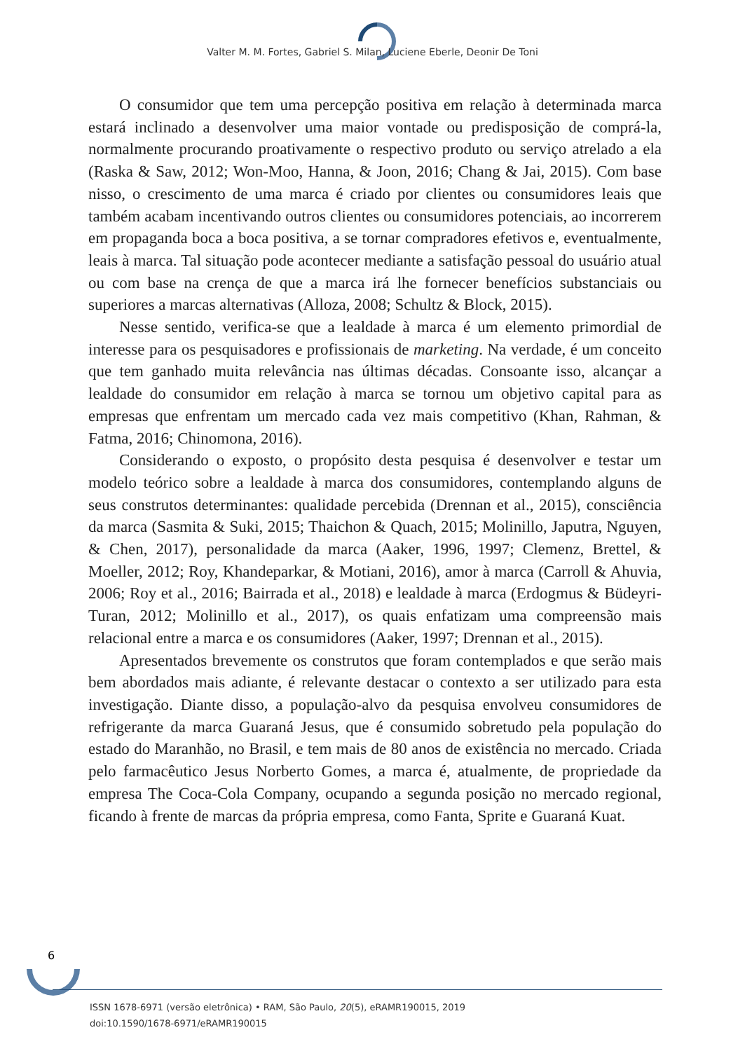Valter M. M. Fortes, Gabriel S. Milan, Luciene Eberle, Deonir De Toni
O consumidor que tem uma percepção positiva em relação à determinada marca estará inclinado a desenvolver uma maior vontade ou predisposição de comprá-la, normalmente procurando proativamente o respectivo produto ou serviço atrelado a ela (Raska & Saw, 2012; Won-Moo, Hanna, & Joon, 2016; Chang & Jai, 2015). Com base nisso, o crescimento de uma marca é criado por clientes ou consumidores leais que também acabam incentivando outros clientes ou consumidores potenciais, ao incorrerem em propaganda boca a boca positiva, a se tornar compradores efetivos e, eventualmente, leais à marca. Tal situação pode acontecer mediante a satisfação pessoal do usuário atual ou com base na crença de que a marca irá lhe fornecer benefícios substanciais ou superiores a marcas alternativas (Alloza, 2008; Schultz & Block, 2015).
Nesse sentido, verifica-se que a lealdade à marca é um elemento primordial de interesse para os pesquisadores e profissionais de marketing. Na verdade, é um conceito que tem ganhado muita relevância nas últimas décadas. Consoante isso, alcançar a lealdade do consumidor em relação à marca se tornou um objetivo capital para as empresas que enfrentam um mercado cada vez mais competitivo (Khan, Rahman, & Fatma, 2016; Chinomona, 2016).
Considerando o exposto, o propósito desta pesquisa é desenvolver e testar um modelo teórico sobre a lealdade à marca dos consumidores, contemplando alguns de seus construtos determinantes: qualidade percebida (Drennan et al., 2015), consciência da marca (Sasmita & Suki, 2015; Thaichon & Quach, 2015; Molinillo, Japutra, Nguyen, & Chen, 2017), personalidade da marca (Aaker, 1996, 1997; Clemenz, Brettel, & Moeller, 2012; Roy, Khandeparkar, & Motiani, 2016), amor à marca (Carroll & Ahuvia, 2006; Roy et al., 2016; Bairrada et al., 2018) e lealdade à marca (Erdogmus & Büdeyri-Turan, 2012; Molinillo et al., 2017), os quais enfatizam uma compreensão mais relacional entre a marca e os consumidores (Aaker, 1997; Drennan et al., 2015).
Apresentados brevemente os construtos que foram contemplados e que serão mais bem abordados mais adiante, é relevante destacar o contexto a ser utilizado para esta investigação. Diante disso, a população-alvo da pesquisa envolveu consumidores de refrigerante da marca Guaraná Jesus, que é consumido sobretudo pela população do estado do Maranhão, no Brasil, e tem mais de 80 anos de existência no mercado. Criada pelo farmacêutico Jesus Norberto Gomes, a marca é, atualmente, de propriedade da empresa The Coca-Cola Company, ocupando a segunda posição no mercado regional, ficando à frente de marcas da própria empresa, como Fanta, Sprite e Guaraná Kuat.
6
ISSN 1678-6971 (versão eletrônica) • RAM, São Paulo, 20(5), eRAMR190015, 2019
doi:10.1590/1678-6971/eRAMR190015